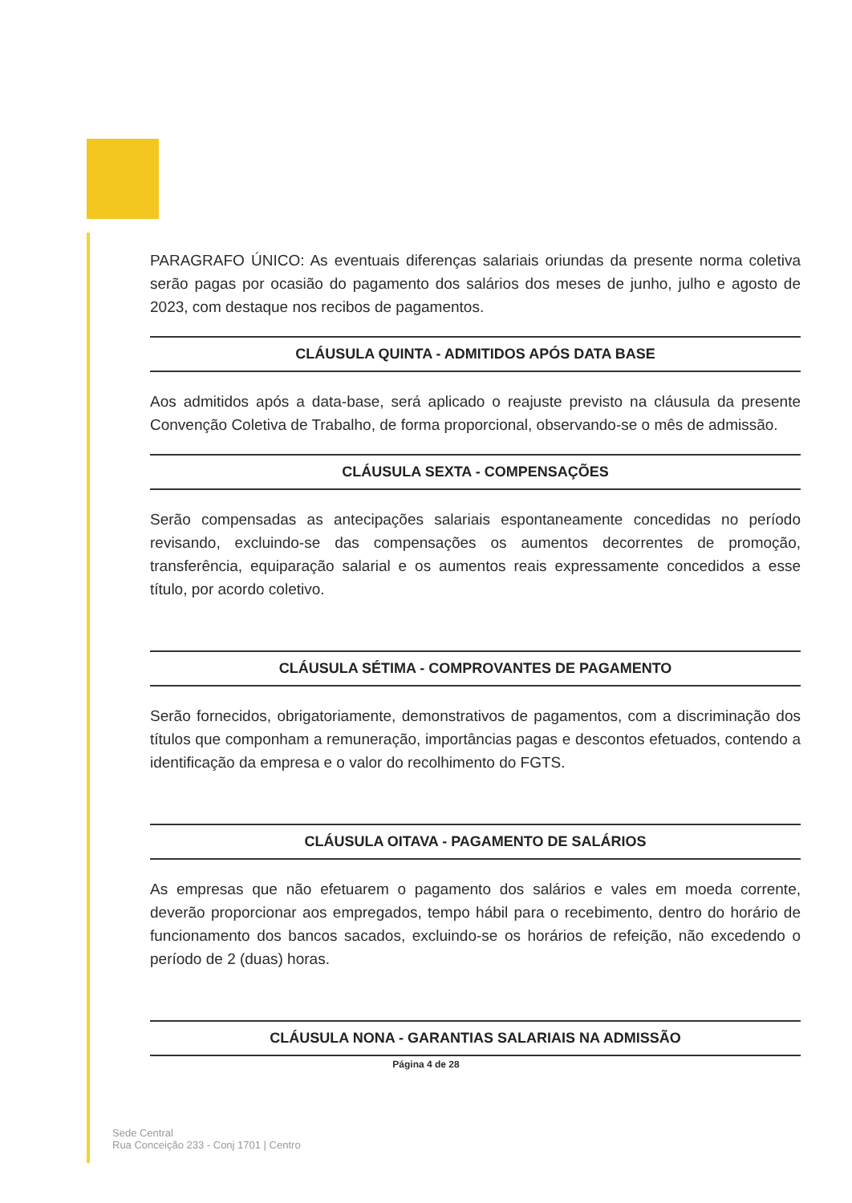PARAGRAFO ÚNICO: As eventuais diferenças salariais oriundas da presente norma coletiva serão pagas por ocasião do pagamento dos salários dos meses de junho, julho e agosto de 2023, com destaque nos recibos de pagamentos.
CLÁUSULA QUINTA - ADMITIDOS APÓS DATA BASE
Aos admitidos após a data-base, será aplicado o reajuste previsto na cláusula da presente Convenção Coletiva de Trabalho, de forma proporcional, observando-se o mês de admissão.
CLÁUSULA SEXTA - COMPENSAÇÕES
Serão compensadas as antecipações salariais espontaneamente concedidas no período revisando, excluindo-se das compensações os aumentos decorrentes de promoção, transferência, equiparação salarial e os aumentos reais expressamente concedidos a esse título, por acordo coletivo.
CLÁUSULA SÉTIMA - COMPROVANTES DE PAGAMENTO
Serão fornecidos, obrigatoriamente, demonstrativos de pagamentos, com a discriminação dos títulos que componham a remuneração, importâncias pagas e descontos efetuados, contendo a identificação da empresa e o valor do recolhimento do FGTS.
CLÁUSULA OITAVA - PAGAMENTO DE SALÁRIOS
As empresas que não efetuarem o pagamento dos salários e vales em moeda corrente, deverão proporcionar aos empregados, tempo hábil para o recebimento, dentro do horário de funcionamento dos bancos sacados, excluindo-se os horários de refeição, não excedendo o período de 2 (duas) horas.
CLÁUSULA NONA - GARANTIAS SALARIAIS NA ADMISSÃO
Página 4 de 28
Sede Central
Rua Conceição 233 - Conj 1701 | Centro